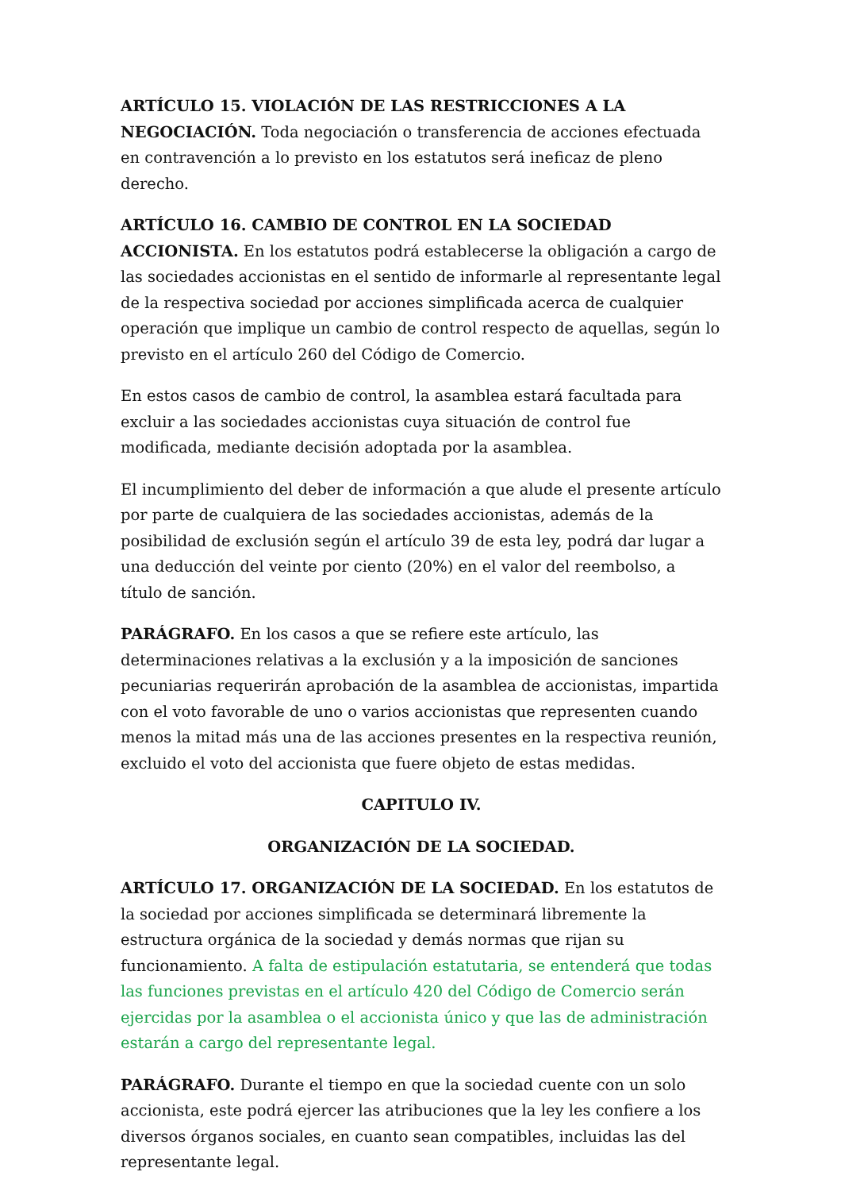ARTÍCULO 15. VIOLACIÓN DE LAS RESTRICCIONES A LA NEGOCIACIÓN. Toda negociación o transferencia de acciones efectuada en contravención a lo previsto en los estatutos será ineficaz de pleno derecho.
ARTÍCULO 16. CAMBIO DE CONTROL EN LA SOCIEDAD ACCIONISTA. En los estatutos podrá establecerse la obligación a cargo de las sociedades accionistas en el sentido de informarle al representante legal de la respectiva sociedad por acciones simplificada acerca de cualquier operación que implique un cambio de control respecto de aquellas, según lo previsto en el artículo 260 del Código de Comercio.
En estos casos de cambio de control, la asamblea estará facultada para excluir a las sociedades accionistas cuya situación de control fue modificada, mediante decisión adoptada por la asamblea.
El incumplimiento del deber de información a que alude el presente artículo por parte de cualquiera de las sociedades accionistas, además de la posibilidad de exclusión según el artículo 39 de esta ley, podrá dar lugar a una deducción del veinte por ciento (20%) en el valor del reembolso, a título de sanción.
PARÁGRAFO. En los casos a que se refiere este artículo, las determinaciones relativas a la exclusión y a la imposición de sanciones pecuniarias requerirán aprobación de la asamblea de accionistas, impartida con el voto favorable de uno o varios accionistas que representen cuando menos la mitad más una de las acciones presentes en la respectiva reunión, excluido el voto del accionista que fuere objeto de estas medidas.
CAPITULO IV.
ORGANIZACIÓN DE LA SOCIEDAD.
ARTÍCULO 17. ORGANIZACIÓN DE LA SOCIEDAD. En los estatutos de la sociedad por acciones simplificada se determinará libremente la estructura orgánica de la sociedad y demás normas que rijan su funcionamiento. A falta de estipulación estatutaria, se entenderá que todas las funciones previstas en el artículo 420 del Código de Comercio serán ejercidas por la asamblea o el accionista único y que las de administración estarán a cargo del representante legal.
PARÁGRAFO. Durante el tiempo en que la sociedad cuente con un solo accionista, este podrá ejercer las atribuciones que la ley les confiere a los diversos órganos sociales, en cuanto sean compatibles, incluidas las del representante legal.